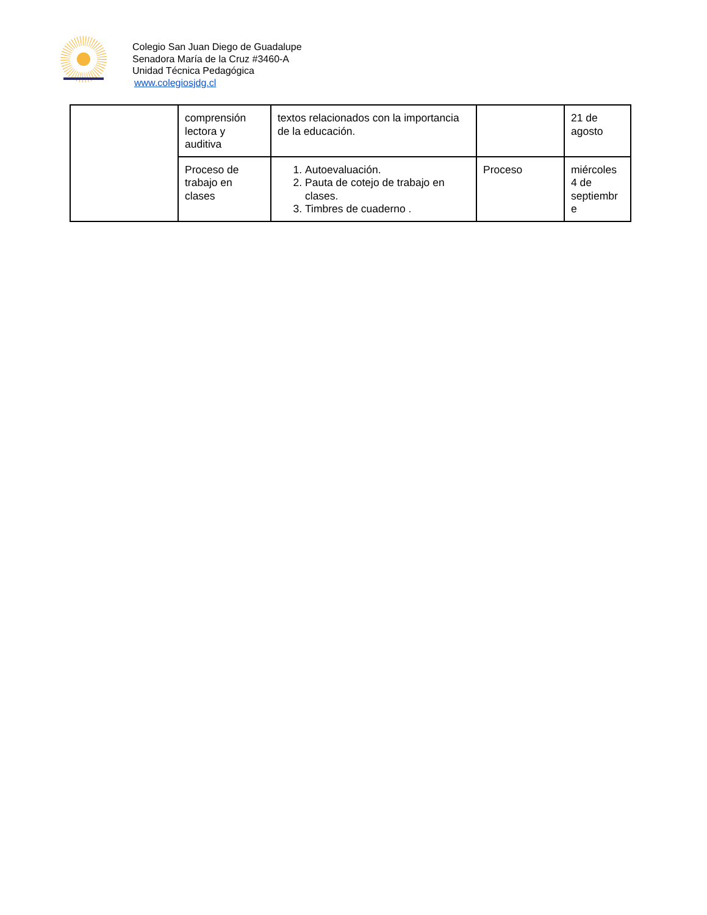Colegio San Juan Diego de Guadalupe
Senadora María de la Cruz #3460-A
Unidad Técnica Pedagógica
www.colegiosjdg.cl
| | comprensión lectora y auditiva | textos relacionados con la importancia de la educación. | | 21 de agosto |
| | Proceso de trabajo en clases | 1. Autoevaluación. 2. Pauta de cotejo de trabajo en clases. 3. Timbres de cuaderno . | Proceso | miércoles 4 de septiembr e |